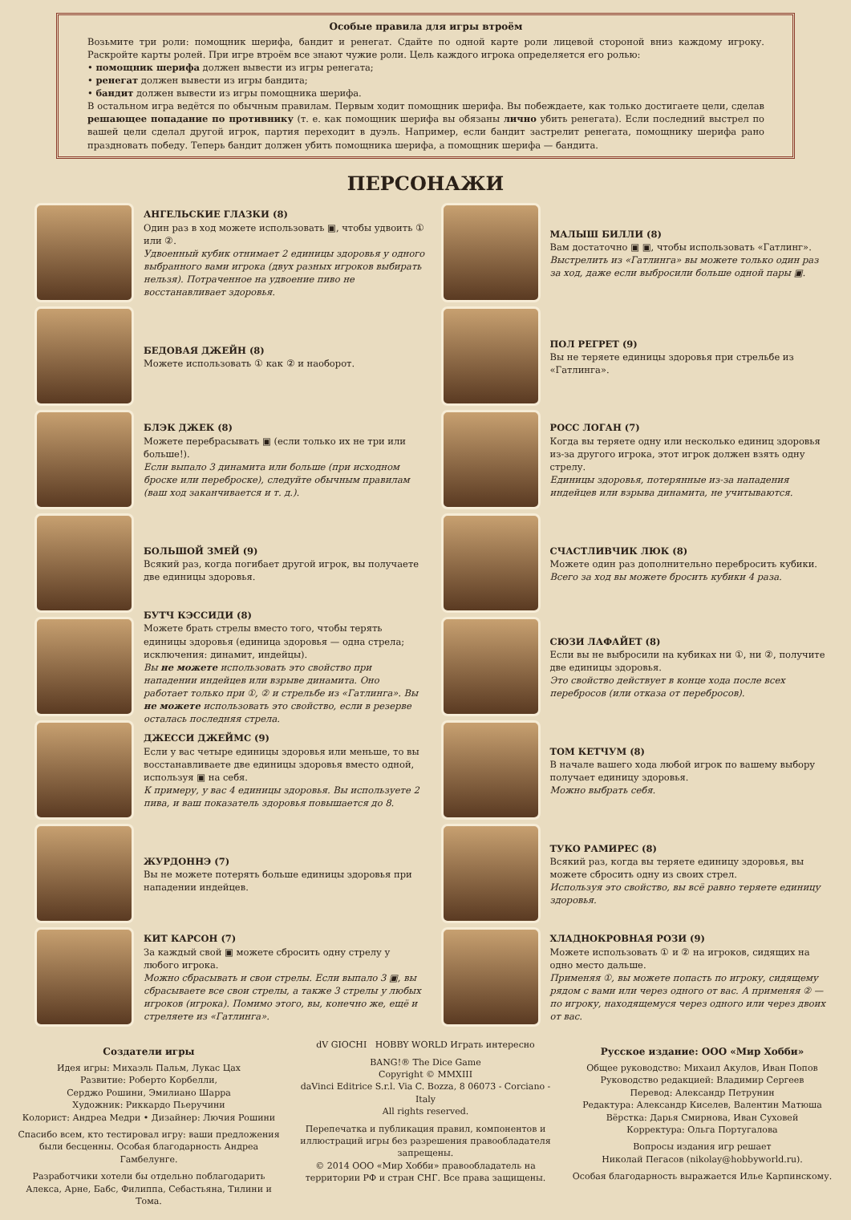Особые правила для игры втроём
Возьмите три роли: помощник шерифа, бандит и ренегат. Сдайте по одной карте роли лицевой стороной вниз каждому игроку. Раскройте карты ролей. При игре втроём все знают чужие роли. Цель каждого игрока определяется его ролью:
• помощник шерифа должен вывести из игры ренегата;
• ренегат должен вывести из игры бандита;
• бандит должен вывести из игры помощника шерифа.
В остальном игра ведётся по обычным правилам. Первым ходит помощник шерифа. Вы побеждаете, как только достигаете цели, сделав решающее попадание по противнику (т. е. как помощник шерифа вы обязаны лично убить ренегата). Если последний выстрел по вашей цели сделал другой игрок, партия переходит в дуэль. Например, если бандит застрелит ренегата, помощнику шерифа рано праздновать победу. Теперь бандит должен убить помощника шерифа, а помощник шерифа — бандита.
ПЕРСОНАЖИ
АНГЕЛЬСКИЕ ГЛАЗКИ (8)
Один раз в ход можете использовать ▣, чтобы удвоить ① или ②.
Удвоенный кубик отнимает 2 единицы здоровья у одного выбранного вами игрока (двух разных игроков выбирать нельзя). Потраченное на удвоение пиво не восстанавливает здоровья.
БЕДОВАЯ ДЖЕЙН (8)
Можете использовать ① как ② и наоборот.
БЛЭК ДЖЕК (8)
Можете перебрасывать ▣ (если только их не три или больше!).
Если выпало 3 динамита или больше (при исходном броске или переброске), следуйте обычным правилам (ваш ход заканчивается и т. д.).
БОЛЬШОЙ ЗМЕЙ (9)
Всякий раз, когда погибает другой игрок, вы получаете две единицы здоровья.
БУТЧ КЭССИДИ (8)
Можете брать стрелы вместо того, чтобы терять единицы здоровья (единица здоровья — одна стрела; исключения: динамит, индейцы).
Вы не можете использовать это свойство при нападении индейцев или взрыве динамита. Оно работает только при ①, ② и стрельбе из «Гатлинга». Вы не можете использовать это свойство, если в резерве осталась последняя стрела.
ДЖЕССИ ДЖЕЙМС (9)
Если у вас четыре единицы здоровья или меньше, то вы восстанавливаете две единицы здоровья вместо одной, используя ▣ на себя.
К примеру, у вас 4 единицы здоровья. Вы используете 2 пива, и ваш показатель здоровья повышается до 8.
ЖУРДОННЭ (7)
Вы не можете потерять больше единицы здоровья при нападении индейцев.
КИТ КАРСОН (7)
За каждый свой ▣ можете сбросить одну стрелу у любого игрока.
Можно сбрасывать и свои стрелы. Если выпало 3 ▣, вы сбрасываете все свои стрелы, а также 3 стрелы у любых игроков (игрока). Помимо этого, вы, конечно же, ещё и стреляете из «Гатлинга».
МАЛЫШ БИЛЛИ (8)
Вам достаточно ▣ ▣, чтобы использовать «Гатлинг».
Выстрелить из «Гатлинга» вы можете только один раз за ход, даже если выбросили больше одной пары ▣.
ПОЛ РЕГРЕТ (9)
Вы не теряете единицы здоровья при стрельбе из «Гатлинга».
РОСС ЛОГАН (7)
Когда вы теряете одну или несколько единиц здоровья из-за другого игрока, этот игрок должен взять одну стрелу.
Единицы здоровья, потерянные из-за нападения индейцев или взрыва динамита, не учитываются.
СЧАСТЛИВЧИК ЛЮК (8)
Можете один раз дополнительно перебросить кубики.
Всего за ход вы можете бросить кубики 4 раза.
СЮЗИ ЛАФАЙЕТ (8)
Если вы не выбросили на кубиках ни ①, ни ②, получите две единицы здоровья.
Это свойство действует в конце хода после всех перебросов (или отказа от перебросов).
ТОМ КЕТЧУМ (8)
В начале вашего хода любой игрок по вашему выбору получает единицу здоровья.
Можно выбрать себя.
ТУКО РАМИРЕС (8)
Всякий раз, когда вы теряете единицу здоровья, вы можете сбросить одну из своих стрел.
Используя это свойство, вы всё равно теряете единицу здоровья.
ХЛАДНОКРОВНАЯ РОЗИ (9)
Можете использовать ① и ② на игроков, сидящих на одно место дальше.
Применяя ①, вы можете попасть по игроку, сидящему рядом с вами или через одного от вас. А применяя ② — по игроку, находящемуся через одного или через двоих от вас.
Создатели игры
Идея игры: Михаэль Пальм, Лукас Цах
Развитие: Роберто Корбелли,
Серджо Рошини, Эмилиано Шарра
Художник: Риккардо Пьеручини
Колорист: Андреа Медри • Дизайнер: Лючия Рошини
Спасибо всем, кто тестировал игру: ваши предложения были бесценны. Особая благодарность Андреа Гамбелунге.
Разработчики хотели бы отдельно поблагодарить Алекса, Арне, Бабс, Филиппа, Себастьяна, Тилини и Тома.
dV GIOCHI HOBBY WORLD Играть интересно
BANG!® The Dice Game
Copyright © MMXIII
daVinci Editrice S.r.l. Via C. Bozza, 8 06073 - Corciano - Italy
All rights reserved.
Перепечатка и публикация правил, компонентов и иллюстраций игры без разрешения правообладателя запрещены.
© 2014 ООО «Мир Хобби» правообладатель на территории РФ и стран СНГ. Все права защищены.
Русское издание: ООО «Мир Хобби»
Общее руководство: Михаил Акулов, Иван Попов
Руководство редакцией: Владимир Сергеев
Перевод: Александр Петрунин
Редактура: Александр Киселев, Валентин Матюша
Вёрстка: Дарья Смирнова, Иван Суховей
Корректура: Ольга Португалова
Вопросы издания игр решает
Николай Пегасов (nikolay@hobbyworld.ru).
Особая благодарность выражается Илье Карпинскому.